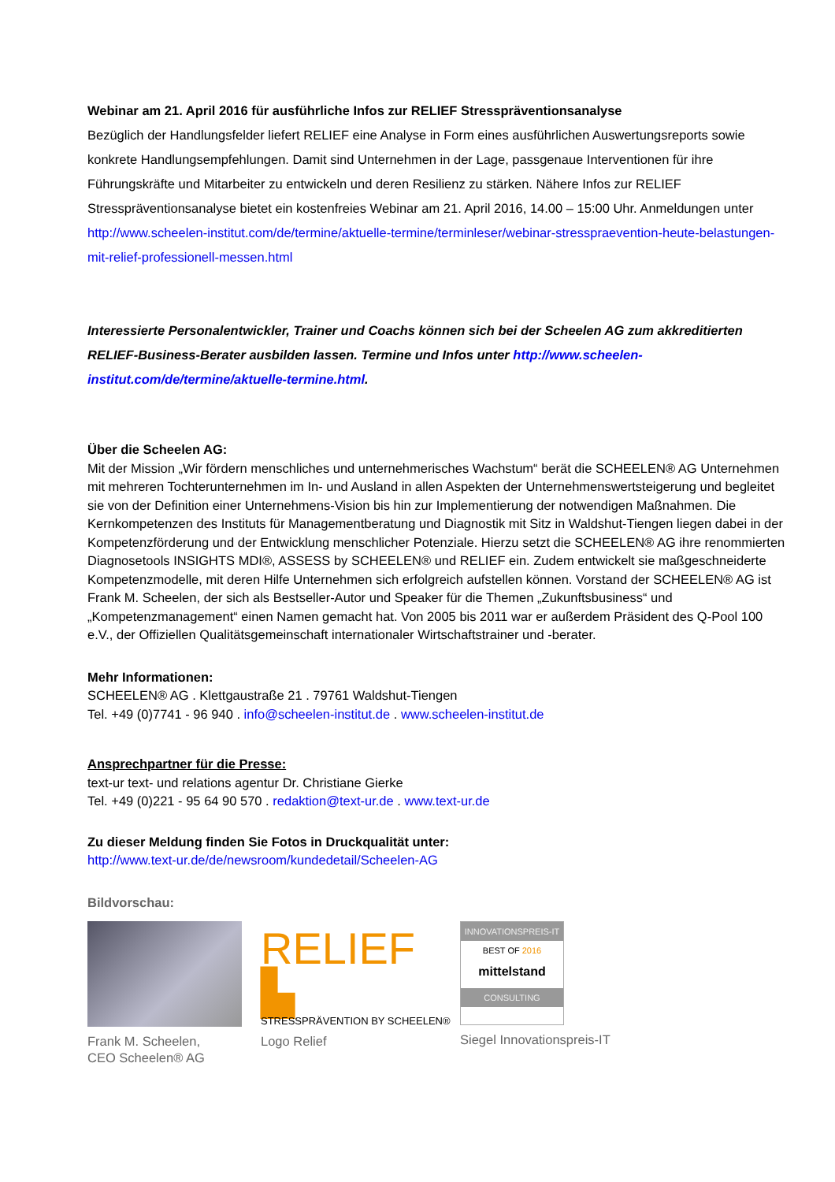Webinar am 21. April 2016 für ausführliche Infos zur RELIEF Stresspräventionsanalyse
Bezüglich der Handlungsfelder liefert RELIEF eine Analyse in Form eines ausführlichen Auswertungsreports sowie konkrete Handlungsempfehlungen. Damit sind Unternehmen in der Lage, passgenaue Interventionen für ihre Führungskräfte und Mitarbeiter zu entwickeln und deren Resilienz zu stärken. Nähere Infos zur RELIEF Stresspräventionsanalyse bietet ein kostenfreies Webinar am 21. April 2016, 14.00 – 15:00 Uhr. Anmeldungen unter http://www.scheelen-institut.com/de/termine/aktuelle-termine/terminleser/webinar-stresspraevention-heute-belastungen-mit-relief-professionell-messen.html
Interessierte Personalentwickler, Trainer und Coachs können sich bei der Scheelen AG zum akkreditierten RELIEF-Business-Berater ausbilden lassen. Termine und Infos unter http://www.scheelen-institut.com/de/termine/aktuelle-termine.html.
Über die Scheelen AG:
Mit der Mission „Wir fördern menschliches und unternehmerisches Wachstum“ berät die SCHEELEN® AG Unternehmen mit mehreren Tochterunternehmen im In- und Ausland in allen Aspekten der Unternehmenswertsteigerung und begleitet sie von der Definition einer Unternehmens-Vision bis hin zur Implementierung der notwendigen Maßnahmen. Die Kernkompetenzen des Instituts für Managementberatung und Diagnostik mit Sitz in Waldshut-Tiengen liegen dabei in der Kompetenzförderung und der Entwicklung menschlicher Potenziale. Hierzu setzt die SCHEELEN® AG ihre renommierten Diagnosetools INSIGHTS MDI®, ASSESS by SCHEELEN® und RELIEF ein. Zudem entwickelt sie maßgeschneiderte Kompetenzmodelle, mit deren Hilfe Unternehmen sich erfolgreich aufstellen können. Vorstand der SCHEELEN® AG ist Frank M. Scheelen, der sich als Bestseller-Autor und Speaker für die Themen „Zukunftsbusiness“ und „Kompetenzmanagement“ einen Namen gemacht hat. Von 2005 bis 2011 war er außerdem Präsident des Q-Pool 100 e.V., der Offiziellen Qualitätsgemeinschaft internationaler Wirtschaftstrainer und -berater.
Mehr Informationen:
SCHEELEN® AG . Klettgaustraße 21 . 79761 Waldshut-Tiengen
Tel. +49 (0)7741 - 96 940 . info@scheelen-institut.de . www.scheelen-institut.de
Ansprechpartner für die Presse:
text-ur text- und relations agentur Dr. Christiane Gierke
Tel. +49 (0)221 - 95 64 90 570 . redaktion@text-ur.de . www.text-ur.de
Zu dieser Meldung finden Sie Fotos in Druckqualität unter:
http://www.text-ur.de/de/newsroom/kundedetail/Scheelen-AG
Bildvorschau:
Frank M. Scheelen,
CEO Scheelen® AG
RELIEF ▙
STRESSPRÄVENTION BY SCHEELEN®
Logo Relief
INNOVATIONSPREIS-IT
BEST OF 2016
mittelstand
CONSULTING
Siegel Innovationspreis-IT